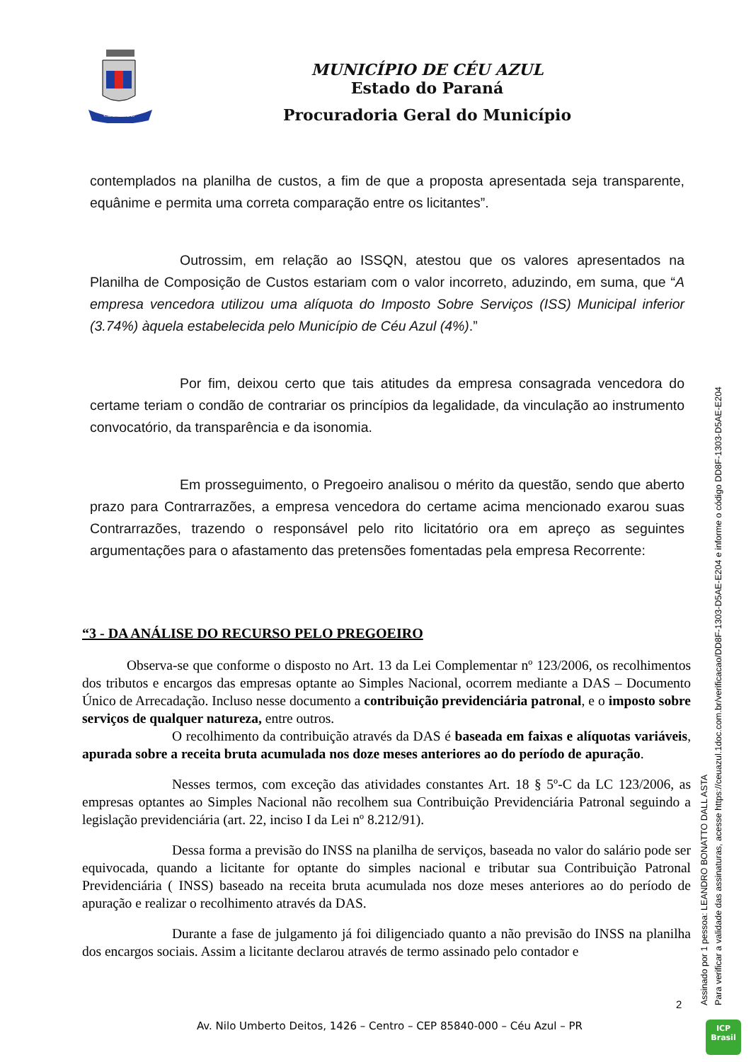CÉU AZUL
MUNICÍPIO DE CÉU AZUL
Estado do Paraná
Procuradoria Geral do Município
contemplados na planilha de custos, a fim de que a proposta apresentada seja transparente, equânime e permita uma correta comparação entre os licitantes”.
Outrossim, em relação ao ISSQN, atestou que os valores apresentados na Planilha de Composição de Custos estariam com o valor incorreto, aduzindo, em suma, que “A empresa vencedora utilizou uma alíquota do Imposto Sobre Serviços (ISS) Municipal inferior (3.74%) àquela estabelecida pelo Município de Céu Azul (4%).”
Por fim, deixou certo que tais atitudes da empresa consagrada vencedora do certame teriam o condão de contrariar os princípios da legalidade, da vinculação ao instrumento convocatório, da transparência e da isonomia.
Em prosseguimento, o Pregoeiro analisou o mérito da questão, sendo que aberto prazo para Contrarrazões, a empresa vencedora do certame acima mencionado exarou suas Contrarrazões, trazendo o responsável pelo rito licitatório ora em apreço as seguintes argumentações para o afastamento das pretensões fomentadas pela empresa Recorrente:
“3 - DA ANÁLISE DO RECURSO PELO PREGOEIRO
Observa-se que conforme o disposto no Art. 13 da Lei Complementar nº 123/2006, os recolhimentos dos tributos e encargos das empresas optante ao Simples Nacional, ocorrem mediante a DAS – Documento Único de Arrecadação. Incluso nesse documento a contribuição previdenciária patronal, e o imposto sobre serviços de qualquer natureza, entre outros.
O recolhimento da contribuição através da DAS é baseada em faixas e alíquotas variáveis, apurada sobre a receita bruta acumulada nos doze meses anteriores ao do período de apuração.
Nesses termos, com exceção das atividades constantes Art. 18 § 5º-C da LC 123/2006, as empresas optantes ao Simples Nacional não recolhem sua Contribuição Previdenciária Patronal seguindo a legislação previdenciária (art. 22, inciso I da Lei nº 8.212/91).
Dessa forma a previsão do INSS na planilha de serviços, baseada no valor do salário pode ser equivocada, quando a licitante for optante do simples nacional e tributar sua Contribuição Patronal Previdenciária ( INSS) baseado na receita bruta acumulada nos doze meses anteriores ao do período de apuração e realizar o recolhimento através da DAS.
Durante a fase de julgamento já foi diligenciado quanto a não previsão do INSS na planilha dos encargos sociais. Assim a licitante declarou através de termo assinado pelo contador e
2
Av. Nilo Umberto Deitos, 1426 – Centro – CEP 85840-000 – Céu Azul – PR
Assinado por 1 pessoa: LEANDRO BONATTO DALL ASTA
Para verificar a validade das assinaturas, acesse https://ceuazul.1doc.com.br/verificacao/DD8F-1303-D5AE-E204 e informe o código DD8F-1303-D5AE-E204
ICP
Brasil